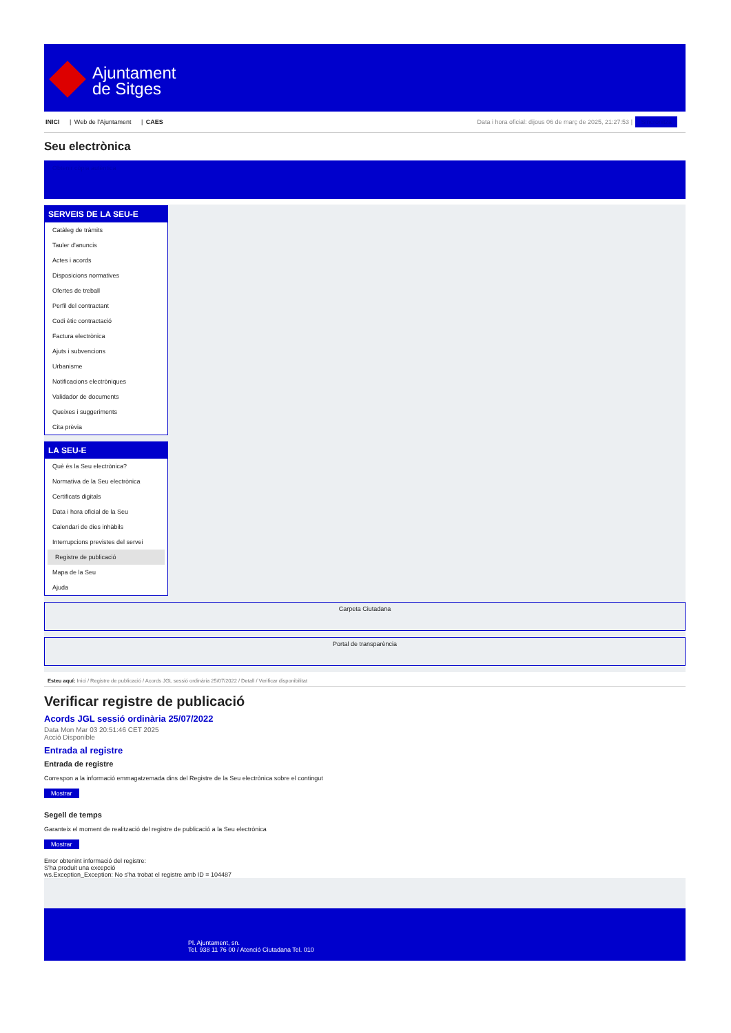Ajuntament
de Sitges
INICI | Web de l'Ajuntament | CAES
Data i hora oficial: dijous 06 de març de 2025, 21:27:53 | Sincronitza
Seu electrònica
Obtenir còpia autèntica
SERVEIS DE LA SEU-E
Catàleg de tràmits
Tauler d'anuncis
Actes i acords
Disposicions normatives
Ofertes de treball
Perfil del contractant
Codi ètic contractació
Factura electrònica
Ajuts i subvencions
Urbanisme
Notificacions electròniques
Validador de documents
Queixes i suggeriments
Cita prèvia
LA SEU-E
Què és la Seu electrònica?
Normativa de la Seu electrònica
Certificats digitals
Data i hora oficial de la Seu
Calendari de dies inhàbils
Interrupcions previstes del servei
Registre de publicació
Mapa de la Seu
Ajuda
Carpeta Ciutadana
Portal de transparència
Esteu aquí: Inici / Registre de publicació / Acords JGL sessió ordinària 25/07/2022 / Detall / Verificar disponibilitat
Verificar registre de publicació
Acords JGL sessió ordinària 25/07/2022
Data Mon Mar 03 20:51:46 CET 2025
Acció Disponible
Entrada al registre
Entrada de registre
Correspon a la informació emmagatzemada dins del Registre de la Seu electrònica sobre el contingut
Mostrar
Segell de temps
Garanteix el moment de realització del registre de publicació a la Seu electrònica
Mostrar
Error obtenint informació del registre:
S'ha produit una excepció
ws.Exception_Exception: No s'ha trobat el registre amb ID = 104487
Pl. Ajuntament, sn.
Tel. 938 11 76 00 / Atenció Ciutadana Tel. 010